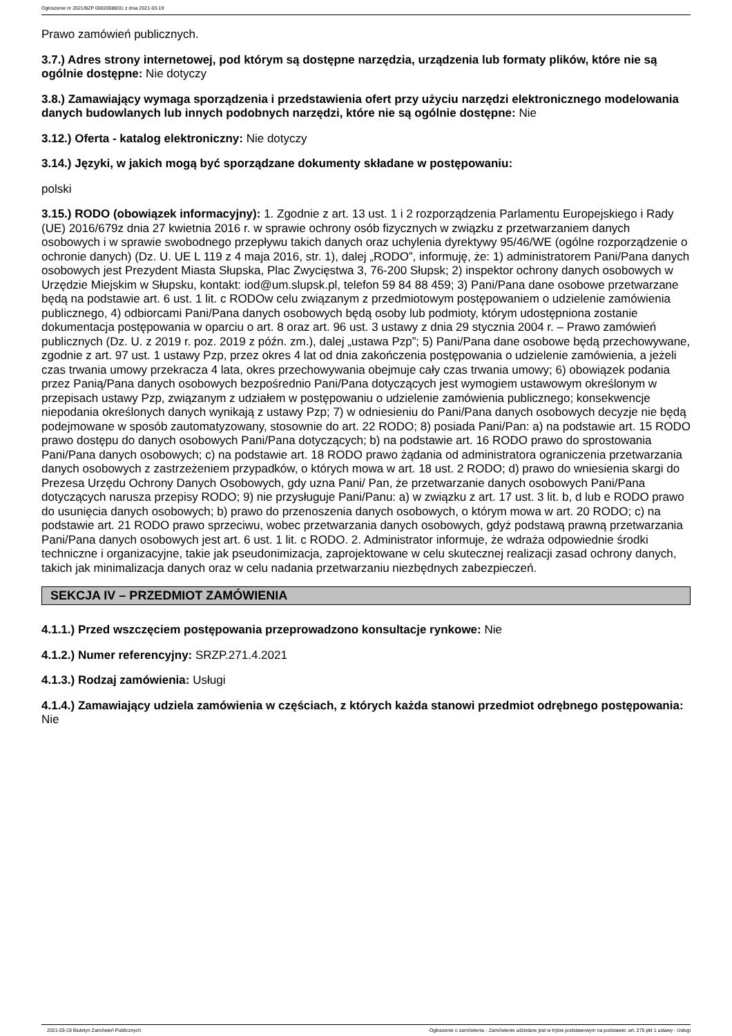Ogłoszenie nr 2021/BZP 00020088/01 z dnia 2021-03-19
Prawo zamówień publicznych.
3.7.) Adres strony internetowej, pod którym są dostępne narzędzia, urządzenia lub formaty plików, które nie są ogólnie dostępne: Nie dotyczy
3.8.) Zamawiający wymaga sporządzenia i przedstawienia ofert przy użyciu narzędzi elektronicznego modelowania danych budowlanych lub innych podobnych narzędzi, które nie są ogólnie dostępne: Nie
3.12.) Oferta - katalog elektroniczny: Nie dotyczy
3.14.) Języki, w jakich mogą być sporządzane dokumenty składane w postępowaniu:
polski
3.15.) RODO (obowiązek informacyjny): 1. Zgodnie z art. 13 ust. 1 i 2 rozporządzenia Parlamentu Europejskiego i Rady (UE) 2016/679z dnia 27 kwietnia 2016 r. w sprawie ochrony osób fizycznych w związku z przetwarzaniem danych osobowych i w sprawie swobodnego przepływu takich danych oraz uchylenia dyrektywy 95/46/WE (ogólne rozporządzenie o ochronie danych) (Dz. U. UE L 119 z 4 maja 2016, str. 1), dalej „RODO”, informuję, że: 1) administratorem Pani/Pana danych osobowych jest Prezydent Miasta Słupska, Plac Zwycięstwa 3, 76-200 Słupsk; 2) inspektor ochrony danych osobowych w Urzędzie Miejskim w Słupsku, kontakt: iod@um.slupsk.pl, telefon 59 84 88 459; 3) Pani/Pana dane osobowe przetwarzane będą na podstawie art. 6 ust. 1 lit. c RODOw celu związanym z przedmiotowym postępowaniem o udzielenie zamówienia publicznego, 4) odbiorcami Pani/Pana danych osobowych będą osoby lub podmioty, którym udostępniona zostanie dokumentacja postępowania w oparciu o art. 8 oraz art. 96 ust. 3 ustawy z dnia 29 stycznia 2004 r. – Prawo zamówień publicznych (Dz. U. z 2019 r. poz. 2019 z późn. zm.), dalej „ustawa Pzp”; 5) Pani/Pana dane osobowe będą przechowywane, zgodnie z art. 97 ust. 1 ustawy Pzp, przez okres 4 lat od dnia zakończenia postępowania o udzielenie zamówienia, a jeżeli czas trwania umowy przekracza 4 lata, okres przechowywania obejmuje cały czas trwania umowy; 6) obowiązek podania przez Panią/Pana danych osobowych bezpośrednio Pani/Pana dotyczących jest wymogiem ustawowym określonym w przepisach ustawy Pzp, związanym z udziałem w postępowaniu o udzielenie zamówienia publicznego; konsekwencje niepodania określonych danych wynikają z ustawy Pzp; 7) w odniesieniu do Pani/Pana danych osobowych decyzje nie będą podejmowane w sposób zautomatyzowany, stosownie do art. 22 RODO; 8) posiada Pani/Pan: a) na podstawie art. 15 RODO prawo dostępu do danych osobowych Pani/Pana dotyczących; b) na podstawie art. 16 RODO prawo do sprostowania Pani/Pana danych osobowych; c) na podstawie art. 18 RODO prawo żądania od administratora ograniczenia przetwarzania danych osobowych z zastrzeżeniem przypadków, o których mowa w art. 18 ust. 2 RODO; d) prawo do wniesienia skargi do Prezesa Urzędu Ochrony Danych Osobowych, gdy uzna Pani/ Pan, że przetwarzanie danych osobowych Pani/Pana dotyczących narusza przepisy RODO; 9) nie przysługuje Pani/Panu: a) w związku z art. 17 ust. 3 lit. b, d lub e RODO prawo do usunięcia danych osobowych; b) prawo do przenoszenia danych osobowych, o którym mowa w art. 20 RODO; c) na podstawie art. 21 RODO prawo sprzeciwu, wobec przetwarzania danych osobowych, gdyż podstawą prawną przetwarzania Pani/Pana danych osobowych jest art. 6 ust. 1 lit. c RODO. 2. Administrator informuje, że wdraża odpowiednie środki techniczne i organizacyjne, takie jak pseudonimizacja, zaprojektowane w celu skutecznej realizacji zasad ochrony danych, takich jak minimalizacja danych oraz w celu nadania przetwarzaniu niezbędnych zabezpieczeń.
SEKCJA IV – PRZEDMIOT ZAMÓWIENIA
4.1.1.) Przed wszczęciem postępowania przeprowadzono konsultacje rynkowe: Nie
4.1.2.) Numer referencyjny: SRZP.271.4.2021
4.1.3.) Rodzaj zamówienia: Usługi
4.1.4.) Zamawiający udziela zamówienia w częściach, z których każda stanowi przedmiot odrębnego postępowania: Nie
2021-03-19 Biuletyn Zamówień Publicznych Ogłoszenie o zamówieniu - Zamówienie udzielane jest w trybie podstawowym na podstawie: art. 275 pkt 1 ustawy - Usługi